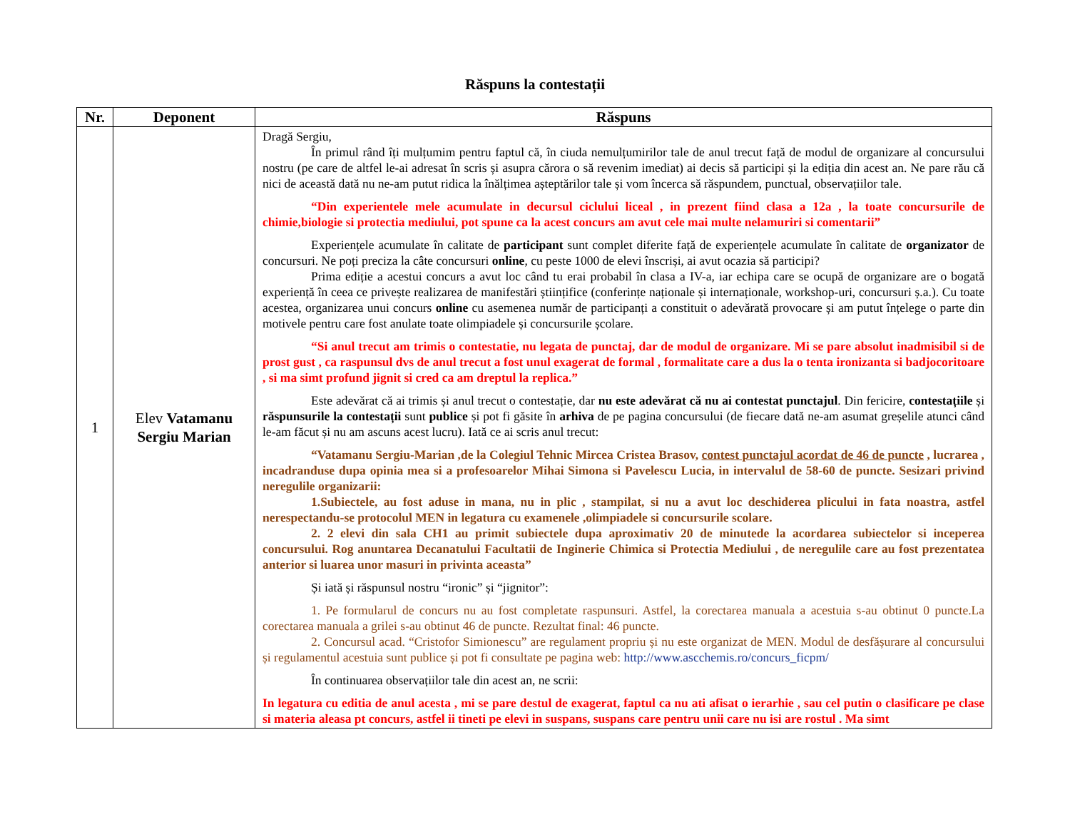Răspuns la contestații
| Nr. | Deponent | Răspuns |
| --- | --- | --- |
| 1 | Elev Vatamanu Sergiu Marian | Dragă Sergiu, În primul rând îți mulțumim pentru faptul că, în ciuda nemulțumirilor tale de anul trecut față de modul de organizare al concursului nostru (pe care de altfel le-ai adresat în scris și asupra cărora o să revenim imediat) ai decis să participi și la ediția din acest an. Ne pare rău că nici de această dată nu ne-am putut ridica la înălțimea așteptărilor tale și vom încerca să răspundem, punctual, observațiilor tale. “Din experientele mele acumulate in decursul ciclului liceal , in prezent fiind clasa a 12a , la toate concursurile de chimie,biologie si protectia mediului, pot spune ca la acest concurs am avut cele mai multe nelamuriri si comentarii” Experiențele acumulate în calitate de participant sunt complet diferite față de experiențele acumulate în calitate de organizator de concursuri. Ne poți preciza la câte concursuri online , cu peste 1000 de elevi înscriși, ai avut ocazia să participi? Prima ediție a acestui concurs a avut loc când tu erai probabil în clasa a IV-a, iar echipa care se ocupă de organizare are o bogată experiență în ceea ce privește realizarea de manifestări științifice (conferințe naționale și internaționale, workshop-uri, concursuri ș.a.). Cu toate acestea, organizarea unui concurs online cu asemenea număr de participanți a constituit o adevărată provocare și am putut înțelege o parte din motivele pentru care fost anulate toate olimpiadele și concursurile școlare. “Si anul trecut am trimis o contestatie, nu legata de punctaj, dar de modul de organizare. Mi se pare absolut inadmisibil si de prost gust , ca raspunsul dvs de anul trecut a fost unul exagerat de formal , formalitate care a dus la o tenta ironizanta si badjocoritoare , si ma simt profund jignit si cred ca am dreptul la replica.” Este adevărat că ai trimis și anul trecut o contestație, dar nu este adevărat că nu ai contestat punctajul . Din fericire, contestațiile și răspunsurile la contestații sunt publice și pot fi găsite în arhiva de pe pagina concursului (de fiecare dată ne-am asumat greșelile atunci când le-am făcut și nu am ascuns acest lucru). Iată ce ai scris anul trecut: “Vatamanu Sergiu-Marian ,de la Colegiul Tehnic Mircea Cristea Brasov, contest punctajul acordat de 46 de puncte , lucrarea , incadranduse dupa opinia mea si a profesoarelor Mihai Simona si Pavelescu Lucia, in intervalul de 58-60 de puncte. Sesizari privind neregulile organizarii: 1.Subiectele, au fost aduse in mana, nu in plic , stampilat, si nu a avut loc deschiderea plicului in fata noastra, astfel nerespectandu-se protocolul MEN in legatura cu examenele ,olimpiadele si concursurile scolare. 2. 2 elevi din sala CH1 au primit subiectele dupa aproximativ 20 de minutede la acordarea subiectelor si inceperea concursului. Rog anuntarea Decanatului Facultatii de Inginerie Chimica si Protectia Mediului , de neregulile care au fost prezentatea anterior si luarea unor masuri in privinta aceasta” Și iată și răspunsul nostru “ironic” și “jignitor”: 1. Pe formularul de concurs nu au fost completate raspunsuri. Astfel, la corectarea manuala a acestuia s-au obtinut 0 puncte.La corectarea manuala a grilei s-au obtinut 46 de puncte. Rezultat final: 46 puncte. 2. Concursul acad. “Cristofor Simionescu” are regulament propriu și nu este organizat de MEN. Modul de desfășurare al concursului și regulamentul acestuia sunt publice și pot fi consultate pe pagina web: http://www.ascchemis.ro/concurs_ficpm/ În continuarea observațiilor tale din acest an, ne scrii: In legatura cu editia de anul acesta , mi se pare destul de exagerat, faptul ca nu ati afisat o ierarhie , sau cel putin o clasificare pe clase si materia aleasa pt concurs, astfel ii tineti pe elevi in suspans, suspans care pentru unii care nu isi are rostul . Ma simt |